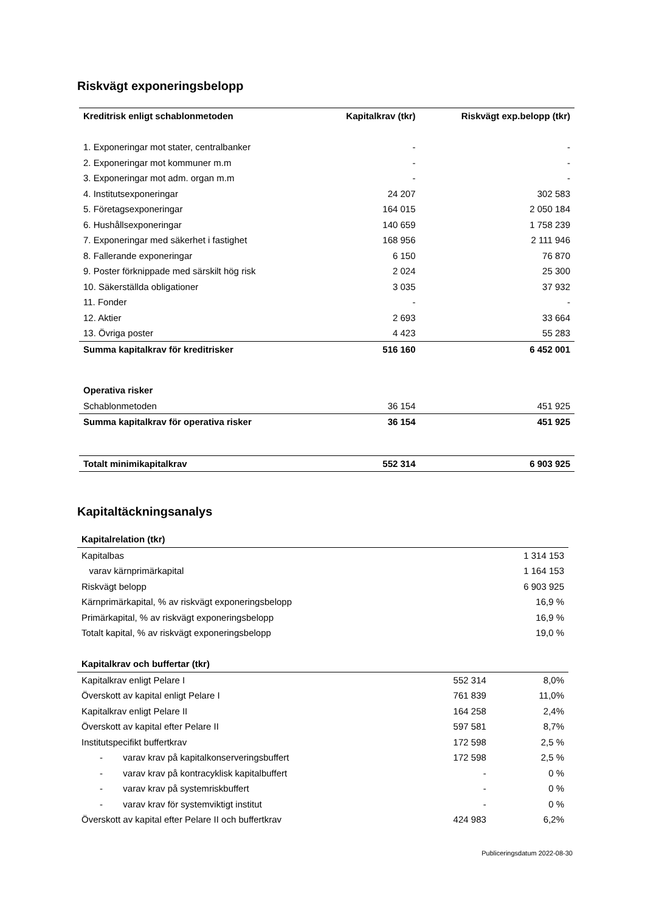Riskvägt exponeringsbelopp
| Kreditrisk enligt schablonmetoden | Kapitalkrav (tkr) | Riskvägt exp.belopp (tkr) |
| --- | --- | --- |
| 1. Exponeringar mot stater, centralbanker | - | - |
| 2. Exponeringar mot kommuner m.m | - | - |
| 3. Exponeringar mot adm. organ m.m | - | - |
| 4. Institutsexponeringar | 24 207 | 302 583 |
| 5. Företagsexponeringar | 164 015 | 2 050 184 |
| 6. Hushållsexponeringar | 140 659 | 1 758 239 |
| 7. Exponeringar med säkerhet i fastighet | 168 956 | 2 111 946 |
| 8. Fallerande exponeringar | 6 150 | 76 870 |
| 9. Poster förknippade med särskilt hög risk | 2 024 | 25 300 |
| 10. Säkerställda obligationer | 3 035 | 37 932 |
| 11. Fonder | - | - |
| 12. Aktier | 2 693 | 33 664 |
| 13. Övriga poster | 4 423 | 55 283 |
| Summa kapitalkrav för kreditrisker | 516 160 | 6 452 001 |
| Operativa risker | | |
| Schablonmetoden | 36 154 | 451 925 |
| Summa kapitalkrav för operativa risker | 36 154 | 451 925 |
| Totalt minimikapitalkrav | 552 314 | 6 903 925 |
Kapitaltäckningsanalys
| Kapitalrelation (tkr) | | |
| --- | --- | --- |
| Kapitalbas | | 1 314 153 |
| varav kärnprimärkapital | | 1 164 153 |
| Riskvägt belopp | | 6 903 925 |
| Kärnprimärkapital, % av riskvägt exponeringsbelopp | | 16,9 % |
| Primärkapital, % av riskvägt exponeringsbelopp | | 16,9 % |
| Totalt kapital, % av riskvägt exponeringsbelopp | | 19,0 % |
| Kapitalkrav och buffertar (tkr) | | |
| Kapitalkrav enligt Pelare I | 552 314 | 8,0% |
| Överskott av kapital enligt Pelare I | 761 839 | 11,0% |
| Kapitalkrav enligt Pelare II | 164 258 | 2,4% |
| Överskott av kapital efter Pelare II | 597 581 | 8,7% |
| Institutspecifikt buffertkrav | 172 598 | 2,5 % |
| - varav krav på kapitalkonserveringsbuffert | 172 598 | 2,5 % |
| - varav krav på kontracyklisk kapitalbuffert | - | 0 % |
| - varav krav på systemriskbuffert | - | 0 % |
| - varav krav för systemviktigt institut | - | 0 % |
| Överskott av kapital efter Pelare II och buffertkrav | 424 983 | 6,2% |
Publiceringsdatum 2022-08-30